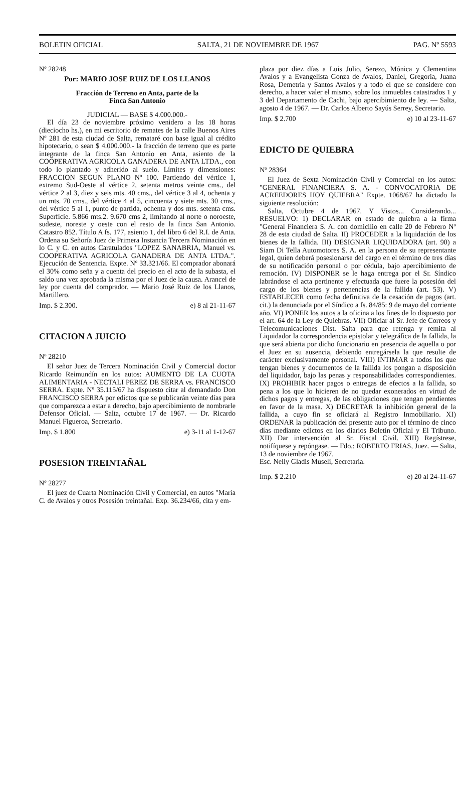BOLETIN OFICIAL SALTA, 21 DE NOVIEMBRE DE 1967 PAG. Nº 5593
Nº 28248
Por: MARIO JOSE RUIZ DE LOS LLANOS
Fracción de Terreno en Anta, parte de la
Finca San Antonio
JUDICIAL — BASE $ 4.000.000.-
El día 23 de noviembre próximo venidero a las 18 horas (dieciocho hs.), en mi escritorio de remates de la calle Buenos Aires Nº 281 de esta ciudad de Salta, remataré con base igual al crédito hipotecario, o sean $ 4.000.000.- la fracción de terreno que es parte integrante de la finca San Antonio en Anta, asiento de la COOPERATIVA AGRICOLA GANADERA DE ANTA LTDA., con todo lo plantado y adherido al suelo. Límites y dimensiones: FRACCION SEGUN PLANO Nº 100. Partiendo del vértice 1, extremo Sud-Oeste al vértice 2, setenta metros veinte cms., del vértice 2 al 3, diez y seis mts. 40 cms., del vértice 3 al 4, ochenta y un mts. 70 cms., del vértice 4 al 5, cincuenta y siete mts. 30 cms., del vértice 5 al 1, punto de partida, ochenta y dos mts. setenta cms. Superficie. 5.866 mts.2. 9.670 cms 2, limitando al norte o noroeste, sudeste, noreste y oeste con el resto de la finca San Antonio. Catastro 852. Título A fs. 177, asiento 1, del libro 6 del R.I. de Anta. Ordena su Señoría Juez de Primera Instancia Tercera Nominación en lo C. y C. en autos Caratulados "LOPEZ SANABRIA, Manuel vs. COOPERATIVA AGRICOLA GANADERA DE ANTA LTDA.". Ejecución de Sentencia. Expte. Nº 33.321/66. El comprador abonará el 30% como seña y a cuenta del precio en el acto de la subasta, el saldo una vez aprobada la misma por el Juez de la causa. Arancel de ley por cuenta del comprador. — Mario José Ruiz de los Llanos, Martillero.
Imp. $ 2.300. e) 8 al 21-11-67
CITACION A JUICIO
Nº 28210
El señor Juez de Tercera Nominación Civil y Comercial doctor Ricardo Reimundín en los autos: AUMENTO DE LA CUOTA ALIMENTARIA - NECTALI PEREZ DE SERRA vs. FRANCISCO SERRA. Expte. Nº 35.115/67 ha dispuesto citar al demandado Don FRANCISCO SERRA por edictos que se publicarán veinte días para que comparezca a estar a derecho, bajo apercibimiento de nombrarle Defensor Oficial. — Salta, octubre 17 de 1967. — Dr. Ricardo Manuel Figueroa, Secretario.
Imp. $ 1.800 e) 3-11 al 1-12-67
POSESION TREINTAÑAL
Nº 28277
El juez de Cuarta Nominación Civil y Comercial, en autos "María C. de Avalos y otros Posesión treintañal. Exp. 36.234/66, cita y em-
plaza por diez días a Luis Julio, Serezo, Mónica y Clementina Avalos y a Evangelista Gonza de Avalos, Daniel, Gregoria, Juana Rosa, Demetria y Santos Avalos y a todo el que se considere con derecho, a hacer valer el mismo, sobre los inmuebles catastrados 1 y 3 del Departamento de Cachi, bajo apercibimiento de ley. — Salta, agosto 4 de 1967. — Dr. Carlos Alberto Sayús Serrey, Secretario.
Imp. $ 2.700 e) 10 al 23-11-67
EDICTO DE QUIEBRA
Nº 28364
El Juez de Sexta Nominación Civil y Comercial en los autos: "GENERAL FINANCIERA S. A. - CONVOCATORIA DE ACREEDORES HOY QUIEBRA" Expte. 1068/67 ha dictado la siguiente resolución:
Salta, Octubre 4 de 1967. Y Vistos... Considerando... RESUELVO: 1) DECLARAR en estado de quiebra a la firma "General Financiera S. A. con domicilio en calle 20 de Febrero Nº 28 de esta ciudad de Salta. II) PROCEDER a la liquidación de los bienes de la fallida. III) DESIGNAR LIQUIDADORA (art. 90) a Siam Di Tella Automotores S. A. en la persona de su representante legal, quien deberá posesionarse del cargo en el término de tres días de su notificación personal o por cédula, bajo apercibimiento de remoción. IV) DISPONER se le haga entrega por el Sr. Síndico labrándose el acta pertinente y efectuada que fuere la posesión del cargo de los bienes y pertenencias de la fallida (art. 53). V) ESTABLECER como fecha definitiva de la cesación de pagos (art. cit.) la denunciada por el Síndico a fs. 84/85: 9 de mayo del corriente año. VI) PONER los autos a la oficina a los fines de lo dispuesto por el art. 64 de la Ley de Quiebras. VII) Oficiar al Sr. Jefe de Correos y Telecomunicaciones Dist. Salta para que retenga y remita al Liquidador la correspondencia epistolar y telegráfica de la fallida, la que será abierta por dicho funcionario en presencia de aquella o por el Juez en su ausencia, debiendo entregársela la que resulte de carácter exclusivamente personal. VIII) INTIMAR a todos los que tengan bienes y documentos de la fallida los pongan a disposición del liquidador, bajo las penas y responsabilidades correspondientes. IX) PROHIBIR hacer pagos o entregas de efectos a la fallida, so pena a los que lo hicieren de no quedar exonerados en virtud de dichos pagos y entregas, de las obligaciones que tengan pendientes en favor de la masa. X) DECRETAR la inhibición general de la fallida, a cuyo fin se oficiará al Registro Inmobiliario. XI) ORDENAR la publicación del presente auto por el término de cinco días mediante edictos en los diarios Boletín Oficial y El Tribuno. XII) Dar intervención al Sr. Fiscal Civil. XIII) Regístrese, notifíquese y repóngase. — Fdo.: ROBERTO FRIAS, Juez. — Salta, 13 de noviembre de 1967.
Esc. Nelly Gladis Museli, Secretaria.
Imp. $ 2.210 e) 20 al 24-11-67